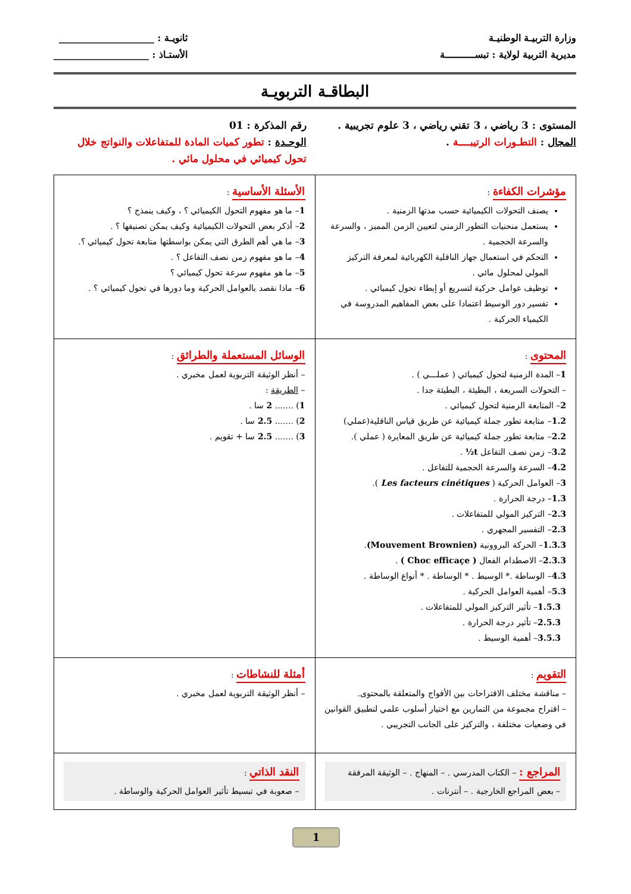وزارة التربيـة الوطنيـة
مديرية التربية لولاية : تبســــــــــة
ثانويـة : ____________________
الأستـاذ : ____________________
البطاقـة التربويـة
المستوى : 3 رياضي ، 3 تقني رياضي ، 3 علوم تجريبية .
المجال : التطـورات الرتيبــــة .
رقم المذكرة : 01
الوحـدة : تطور كميات المادة للمتفاعلات والنواتج خلال
تحول كيميائي في محلول مائي .
| مؤشرات الكفاءة : يصنف التحولات الكيميائية حسب مدتها الزمنية . يستعمل منحنيات التطور الزمني لتعيين الزمن المميز ، والسرعة والسرعة الحجمية . التحكم في استعمال جهاز الناقلية الكهربائية لمعرفة التركيز المولي لمحلول مائي . توظيف عوامل حركية لتسريع أو إبطاء تحول كيميائي . تفسير دور الوسيط اعتمادا على بعض المفاهيم المدروسة في الكيمياء الحركية . | الأسئلة الأساسية : 1 – ما هو مفهوم التحول الكيميائي ؟ ، وكيف ينمذج ؟ 2 – أذكر بعض التحولات الكيميائية وكيف يمكن تصنيفها ؟ . 3 – ما هي أهم الطرق التي يمكن بواسطتها متابعة تحول كيميائي ؟. 4 – ما هو مفهوم زمن نصف التفاعل ؟ . 5 – ما هو مفهوم سرعة تحول كيميائي ؟ 6 – ماذا نقصد بالعوامل الحركية وما دورها في تحول كيميائي ؟ . |
| المحتوى : 1 – المدة الزمنية لتحول كيميائي ( عملـــي ) . – التحولات السريعة ، البطيئة ، البطيئة جدا . 2 – المتابعة الزمنية لتحول كيميائي . 1.2 – متابعة تطور جملة كيميائية عن طريق قياس الناقلية(عملي) 2.2 – متابعة تطور جملة كيميائية عن طريق المعايرة ( عملي ). 3.2 – زمن نصف التفاعل t½ . 4.2 – السرعة والسرعة الحجمية للتفاعل . 3 – العوامل الحركية ( Les facteurs cinétiques ). 1.3 – درجة الحرارة . 2.3 – التركيز المولي للمتفاعلات . 2.3 – التفسير المجهري . 1.3.3 – الحركة البروونية (Mouvement Brownien) . 2.3.3 – الاصطدام الفعال ( Choc efficaçe ) . 4.3 – الوساطة .* الوسيط . * الوساطة . * أنواع الوساطة . 5.3 – أهمية العوامل الحركية . 1.5.3 – تأثير التركيز المولي للمتفاعلات . 2.5.3 – تأثير درجة الحرارة . 3.5.3 – أهمية الوسيط . | الوسائل المستعملة والطرائق : – أنظر الوثيقة التربوية لعمل مخبري . – الطريقة : 1 ) ....... 2 سا . 2 ) ....... 2.5 سا . 3 ) ....... 2.5 سا + تقويم . |
| التقويم : – مناقشة مختلف الاقتراحات بين الأفواج والمتعلقة بالمحتوى. – اقتراح مجموعة من التمارين مع اختيار أسلوب علمي لتطبيق القوانين في وضعيات مختلفة ، والتركيز على الجانب التجريبي . | أمثلة للنشاطات : – أنظر الوثيقة التربوية لعمل مخبري . |
| المراجع : – الكتاب المدرسي . – المنهاج . – الوثيقة المرفقة – بعض المراجع الخارجية . – أنترنات . | النقد الذاتي : – صعوبة في تبسيط تأثير العوامل الحركية والوساطة . |
1